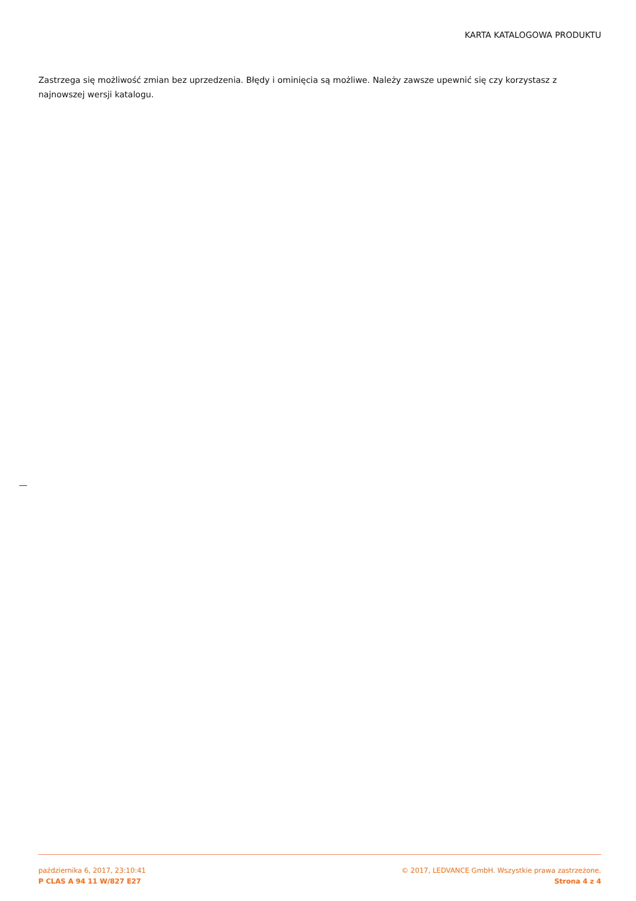KARTA KATALOGOWA PRODUKTU
Zastrzega się możliwość zmian bez uprzedzenia. Błędy i ominięcia są możliwe. Należy zawsze upewnić się czy korzystasz z najnowszej wersji katalogu.
października 6, 2017, 23:10:41
P CLAS A 94 11 W/827 E27
© 2017, LEDVANCE GmbH. Wszystkie prawa zastrzeżone.
Strona 4 z 4